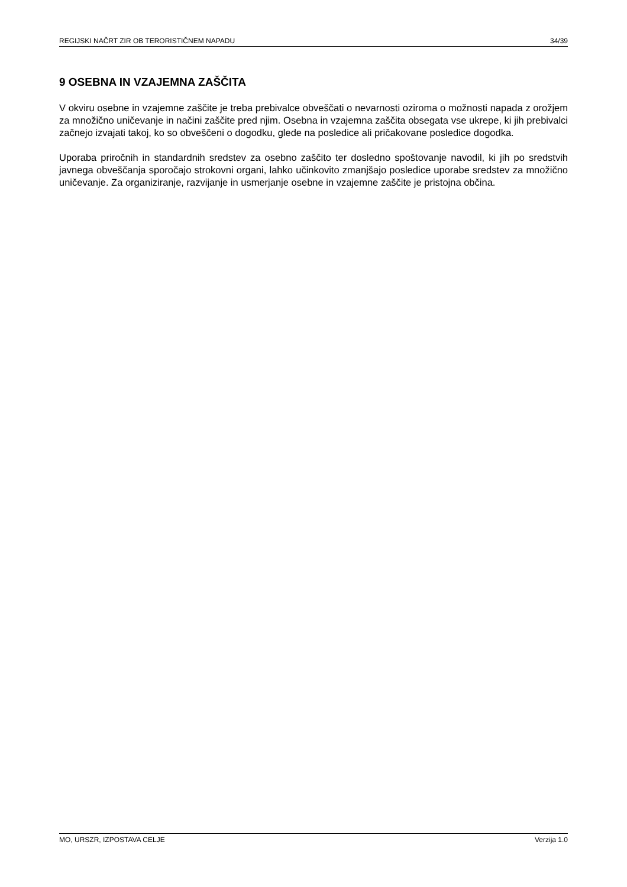REGIJSKI NAČRT ZIR OB TERORISTIČNEM NAPADU 34/39
9 OSEBNA IN VZAJEMNA ZAŠČITA
V okviru osebne in vzajemne zaščite je treba prebivalce obveščati o nevarnosti oziroma o možnosti napada z orožjem za množično uničevanje in načini zaščite pred njim. Osebna in vzajemna zaščita obsegata vse ukrepe, ki jih prebivalci začnejo izvajati takoj, ko so obveščeni o dogodku, glede na posledice ali pričakovane posledice dogodka.
Uporaba priročnih in standardnih sredstev za osebno zaščito ter dosledno spoštovanje navodil, ki jih po sredstvih javnega obveščanja sporočajo strokovni organi, lahko učinkovito zmanjšajo posledice uporabe sredstev za množično uničevanje. Za organiziranje, razvijanje in usmerjanje osebne in vzajemne zaščite je pristojna občina.
MO, URSZR, IZPOSTAVA CELJE Verzija 1.0